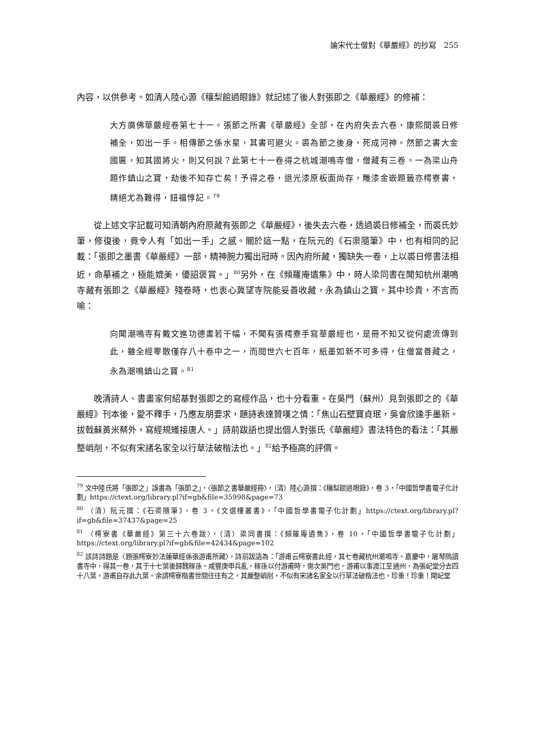論宋代士僧對《華嚴經》的抄寫　255
內容，以供參考。如清人陸心源《穰梨館過眼錄》就記述了後人對張即之《華嚴經》的修補：
大方廣佛華嚴經卷第七十一。張節之所書《華嚴經》全部，在內府失去六卷，康熙間裘日修補全，如出一手。相傳節之係水星，其書可避火。裘為節之後身，死成河神。然節之書大金國匾，知其國將火，則又何說？此第七十一卷得之杭城潮鳴寺僧，僧藏有三卷。一為梁山舟題作鎮山之寶，劫後不知存亡矣！予得之卷，退光漆原板面尚存，雕漆金嵌題籤亦樗寮書，精絕尤為難得，鈕福惇記。<sup>79</sup>
從上述文字記載可知清朝內府原藏有張即之《華嚴經》，後失去六卷，透過裘日修補全，而裘氏妙筆，修復後，竟令人有「如出一手」之感。關於這一點，在阮元的《石渠隨筆》中，也有相同的記載：「張即之墨書《華嚴經》一部，精神腕力獨出冠時。因內府所藏，獨缺失一卷，上以裘日修書法相近，命摹補之，極能媲美，優詔褒賞。」<sup>80</sup>另外，在《頻羅庵遺集》中，時人梁同書在聞知杭州潮鳴寺藏有張即之《華嚴經》殘卷時，也衷心冀望寺院能妥善收藏，永為鎮山之寶。其中珍貴，不言而喻：
向聞潮鳴寺有戴文進功德畫若干幅，不聞有張樗寮手寫華嚴經也，是冊不知又從何處流傳到此，雖全經零散僅存八十卷中之一，而閱世六七百年，紙墨如新不可多得，住僧當善藏之，永為潮鳴鎮山之寶。<sup>81</sup>
晚清詩人、書畫家何紹基對張即之的寫經作品，也十分看重。在吳門（蘇州）見到張即之的《華嚴經》刊本後，愛不釋手，乃應友朋要求，題詩表達贊嘆之情：「焦山石壁寶貞珉，吳會欣逢手墨新。拔戟蘇黃米蔡外，寫經規矱接唐人。」詩前跋語也提出個人對張氏《華嚴經》書法特色的看法：「其嚴整峭削，不似有宋諸名家全以行草法破楷法也。」<sup>82</sup>給予極高的評價。
<sup>79</sup> 文中陸氏將「張即之」誤書為「張節之」，〈張節之書華嚴經冊〉，（清）陸心源撰：《穰梨館過眼錄》，卷 3，「中國哲學書電子化計劃」https://ctext.org/library.pl?if=gb&file=35998&page=73
<sup>80</sup> （清）阮元撰：《石渠隨筆》，卷 3，《文選樓叢書》，「中國哲學書電子化計劃」https://ctext.org/library.pl?if=gb&file=37437&page=25
<sup>81</sup> 〈樗寮書《華嚴經》第三十六卷跋〉，（清）梁同書撰：《頻羅庵遺集》，卷 10，「中國哲學書電子化計劃」https://ctext.org/library.pl?if=gb&file=42434&page=102
<sup>82</sup> 該詩詩題是〈題張樗寮妙法蓮華經係張游甫所藏〉，詩前跋語為：「游甫云樗寮書此經，其七卷藏杭州潮鳴寺。嘉慶中，屠琴隖讀書寺中，得其一卷，其于十七葉後歸魏稼孫。咸豐庚申兵亂，稼孫以付游甫時，需次吳門也。游甫以事渡江至通州，為張屺堂分去四十八葉，游甫自存此九葉。余謂樗寮楷書世間往往有之，其嚴整峭削，不似有宋諸名家全以行草法破楷法也。珍重！珍重！聞屺堂